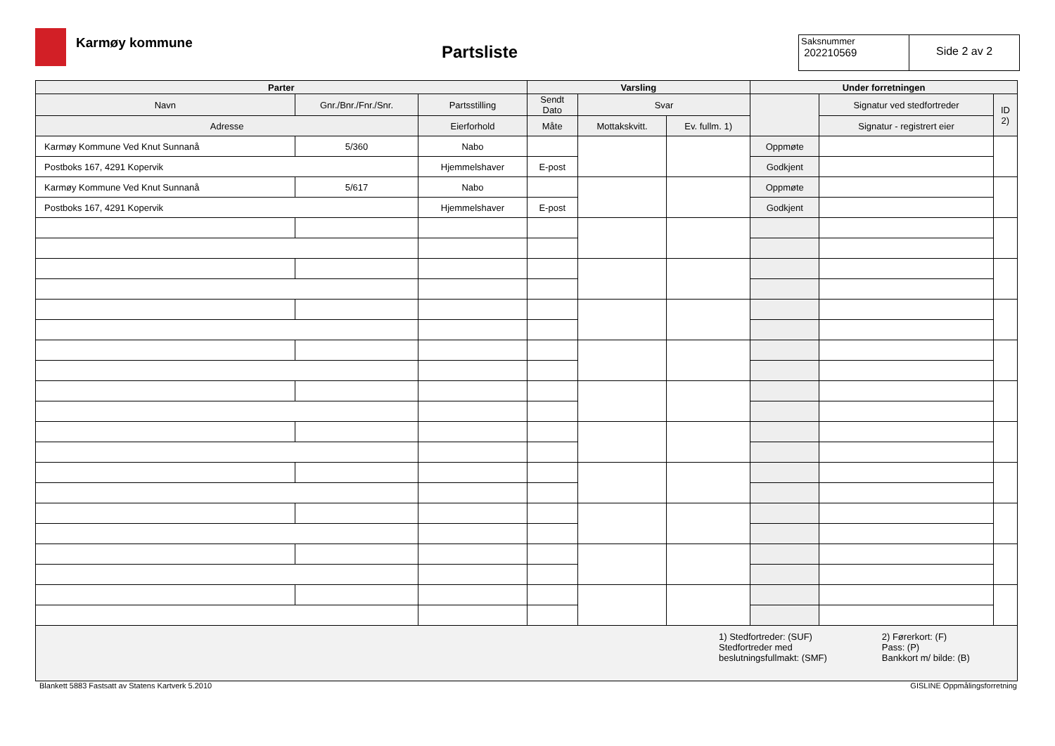Karmøy kommune
Partsliste
Saksnummer
202210569
Side 2 av 2
| Parter | | | Varsling | | | Under forretningen | | |
| --- | --- | --- | --- | --- | --- | --- | --- | --- |
| Navn | Gnr./Bnr./Fnr./Snr. | Partsstilling | Sendt Dato | Svar | | | Signatur ved stedfortreder | ID 2) |
| Adresse | | Eierforhold | Måte | Mottakskvitt. | Ev. fullm. 1) | | Signatur - registrert eier | |
| Karmøy Kommune Ved Knut Sunnanå | 5/360 | Nabo | | | | Oppmøte | | |
| Postboks 167, 4291 Kopervik | | Hjemmelshaver | E-post | | | Godkjent | | |
| Karmøy Kommune Ved Knut Sunnanå | 5/617 | Nabo | | | | Oppmøte | | |
| Postboks 167, 4291 Kopervik | | Hjemmelshaver | E-post | | | Godkjent | | |
| / 1) Stedfortreder: (SUF) Stedfortreder med beslutningsfullmakt: (SMF) / 2) Førerkort: (F) Pass: (P) Bankkort m/ bilde: (B) / | | | | | | | | |
Blankett 5883 Fastsatt av Statens Kartverk 5.2010 GISLINE Oppmålingsforretning